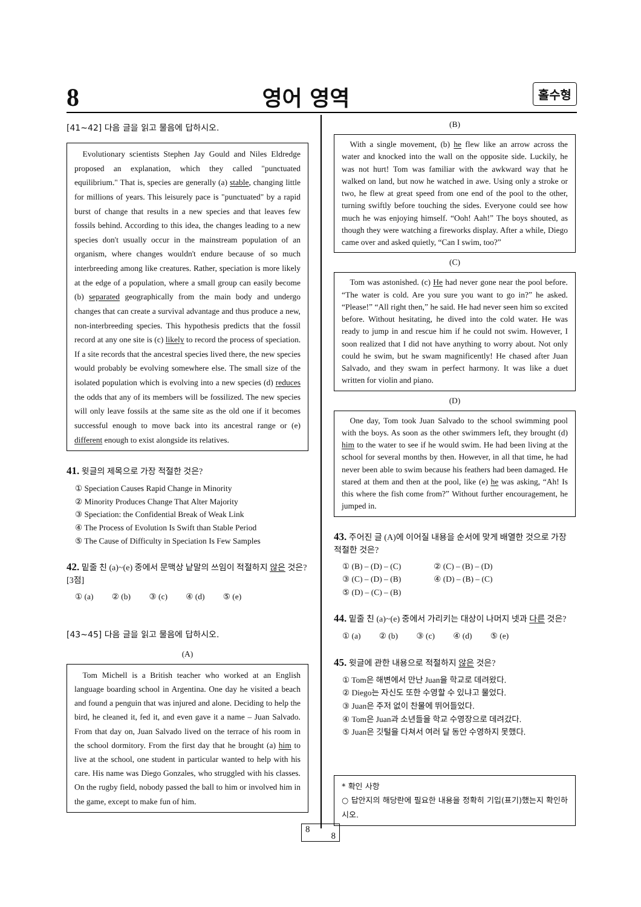8 영어 영역 홀수형
[41~42] 다음 글을 읽고 물음에 답하시오.
Evolutionary scientists Stephen Jay Gould and Niles Eldredge proposed an explanation, which they called "punctuated equilibrium." That is, species are generally (a) stable, changing little for millions of years. This leisurely pace is "punctuated" by a rapid burst of change that results in a new species and that leaves few fossils behind. According to this idea, the changes leading to a new species don't usually occur in the mainstream population of an organism, where changes wouldn't endure because of so much interbreeding among like creatures. Rather, speciation is more likely at the edge of a population, where a small group can easily become (b) separated geographically from the main body and undergo changes that can create a survival advantage and thus produce a new, non-interbreeding species. This hypothesis predicts that the fossil record at any one site is (c) likely to record the process of speciation. If a site records that the ancestral species lived there, the new species would probably be evolving somewhere else. The small size of the isolated population which is evolving into a new species (d) reduces the odds that any of its members will be fossilized. The new species will only leave fossils at the same site as the old one if it becomes successful enough to move back into its ancestral range or (e) different enough to exist alongside its relatives.
41. 윗글의 제목으로 가장 적절한 것은?
① Speciation Causes Rapid Change in Minority
② Minority Produces Change That Alter Majority
③ Speciation: the Confidential Break of Weak Link
④ The Process of Evolution Is Swift than Stable Period
⑤ The Cause of Difficulty in Speciation Is Few Samples
42. 밑줄 친 (a)~(e) 중에서 문맥상 낱말의 쓰임이 적절하지 않은 것은? [3점]
① (a) ② (b) ③ (c) ④ (d) ⑤ (e)
[43~45] 다음 글을 읽고 물음에 답하시오.
(A)
Tom Michell is a British teacher who worked at an English language boarding school in Argentina. One day he visited a beach and found a penguin that was injured and alone. Deciding to help the bird, he cleaned it, fed it, and even gave it a name – Juan Salvado. From that day on, Juan Salvado lived on the terrace of his room in the school dormitory. From the first day that he brought (a) him to live at the school, one student in particular wanted to help with his care. His name was Diego Gonzales, who struggled with his classes. On the rugby field, nobody passed the ball to him or involved him in the game, except to make fun of him.
(B)
With a single movement, (b) he flew like an arrow across the water and knocked into the wall on the opposite side. Luckily, he was not hurt! Tom was familiar with the awkward way that he walked on land, but now he watched in awe. Using only a stroke or two, he flew at great speed from one end of the pool to the other, turning swiftly before touching the sides. Everyone could see how much he was enjoying himself. “Ooh! Aah!” The boys shouted, as though they were watching a fireworks display. After a while, Diego came over and asked quietly, “Can I swim, too?”
(C)
Tom was astonished. (c) He had never gone near the pool before. “The water is cold. Are you sure you want to go in?” he asked. “Please!” “All right then,” he said. He had never seen him so excited before. Without hesitating, he dived into the cold water. He was ready to jump in and rescue him if he could not swim. However, I soon realized that I did not have anything to worry about. Not only could he swim, but he swam magnificently! He chased after Juan Salvado, and they swam in perfect harmony. It was like a duet written for violin and piano.
(D)
One day, Tom took Juan Salvado to the school swimming pool with the boys. As soon as the other swimmers left, they brought (d) him to the water to see if he would swim. He had been living at the school for several months by then. However, in all that time, he had never been able to swim because his feathers had been damaged. He stared at them and then at the pool, like (e) he was asking, “Ah! Is this where the fish come from?” Without further encouragement, he jumped in.
43. 주어진 글 (A)에 이어질 내용을 순서에 맞게 배열한 것으로 가장 적절한 것은?
① (B) – (D) – (C) ② (C) – (B) – (D)
③ (C) – (D) – (B) ④ (D) – (B) – (C)
⑤ (D) – (C) – (B)
44. 밑줄 친 (a)~(e) 중에서 가리키는 대상이 나머지 넷과 다른 것은?
① (a) ② (b) ③ (c) ④ (d) ⑤ (e)
45. 윗글에 관한 내용으로 적절하지 않은 것은?
① Tom은 해변에서 만난 Juan을 학교로 데려왔다.
② Diego는 자신도 또한 수영할 수 있냐고 물었다.
③ Juan은 주저 없이 찬물에 뛰어들었다.
④ Tom은 Juan과 소년들을 학교 수영장으로 데려갔다.
⑤ Juan은 깃털을 다쳐서 여러 달 동안 수영하지 못했다.
* 확인 사항
○ 답안지의 해당란에 필요한 내용을 정확히 기입(표기)했는지 확인하시오.
8
8